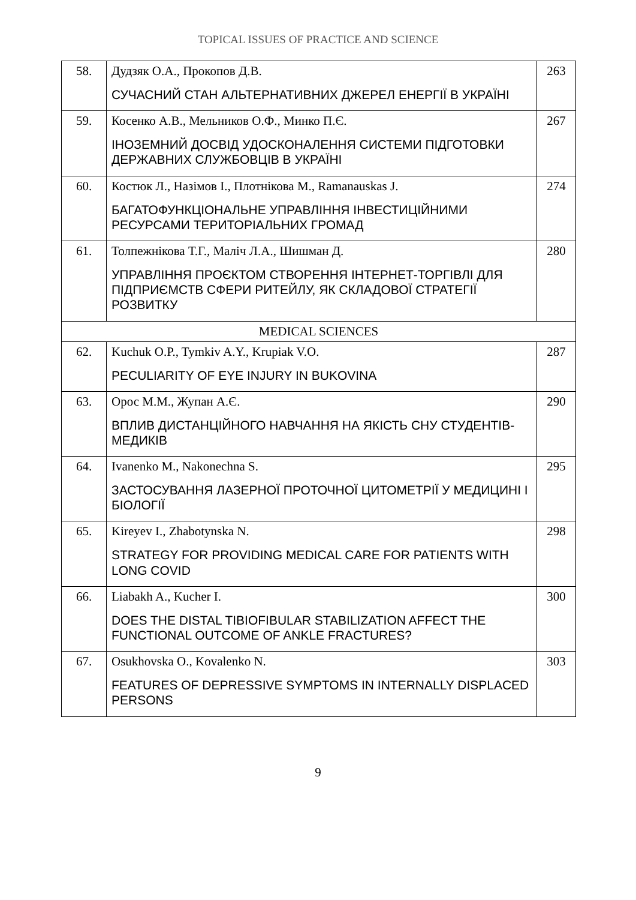TOPICAL ISSUES OF PRACTICE AND SCIENCE
| 58. | Дудзяк О.А., Прокопов Д.В. СУЧАСНИЙ СТАН АЛЬТЕРНАТИВНИХ ДЖЕРЕЛ ЕНЕРГІЇ В УКРАЇНІ | 263 |
| 59. | Косенко А.В., Мельников О.Ф., Минко П.Є. ІНОЗЕМНИЙ ДОСВІД УДОСКОНАЛЕННЯ СИСТЕМИ ПІДГОТОВКИ ДЕРЖАВНИХ СЛУЖБОВЦІВ В УКРАЇНІ | 267 |
| 60. | Костюк Л., Назімов І., Плотнікова М., Ramanauskas J. БАГАТОФУНКЦІОНАЛЬНЕ УПРАВЛІННЯ ІНВЕСТИЦІЙНИМИ РЕСУРСАМИ ТЕРИТОРІАЛЬНИХ ГРОМАД | 274 |
| 61. | Толпежнікова Т.Г., Маліч Л.А., Шишман Д. УПРАВЛІННЯ ПРОЄКТОМ СТВОРЕННЯ ІНТЕРНЕТ-ТОРГІВЛІ ДЛЯ ПІДПРИЄМСТВ СФЕРИ РИТЕЙЛУ, ЯК СКЛАДОВОЇ СТРАТЕГІЇ РОЗВИТКУ | 280 |
| MEDICAL SCIENCES | | |
| 62. | Kuchuk O.P., Tymkiv A.Y., Krupiak V.O. PECULIARITY OF EYE INJURY IN BUKOVINA | 287 |
| 63. | Орос М.М., Жупан А.Є. ВПЛИВ ДИСТАНЦІЙНОГО НАВЧАННЯ НА ЯКІСТЬ СНУ СТУДЕНТІВ-МЕДИКІВ | 290 |
| 64. | Ivanenko M., Nakonechna S. ЗАСТОСУВАННЯ ЛАЗЕРНОЇ ПРОТОЧНОЇ ЦИТОМЕТРІЇ У МЕДИЦИНІ І БІОЛОГІЇ | 295 |
| 65. | Kireyev I., Zhabotynska N. STRATEGY FOR PROVIDING MEDICAL CARE FOR PATIENTS WITH LONG COVID | 298 |
| 66. | Liabakh A., Kucher I. DOES THE DISTAL TIBIOFIBULAR STABILIZATION AFFECT THE FUNCTIONAL OUTCOME OF ANKLE FRACTURES? | 300 |
| 67. | Osukhovska O., Kovalenko N. FEATURES OF DEPRESSIVE SYMPTOMS IN INTERNALLY DISPLACED PERSONS | 303 |
9